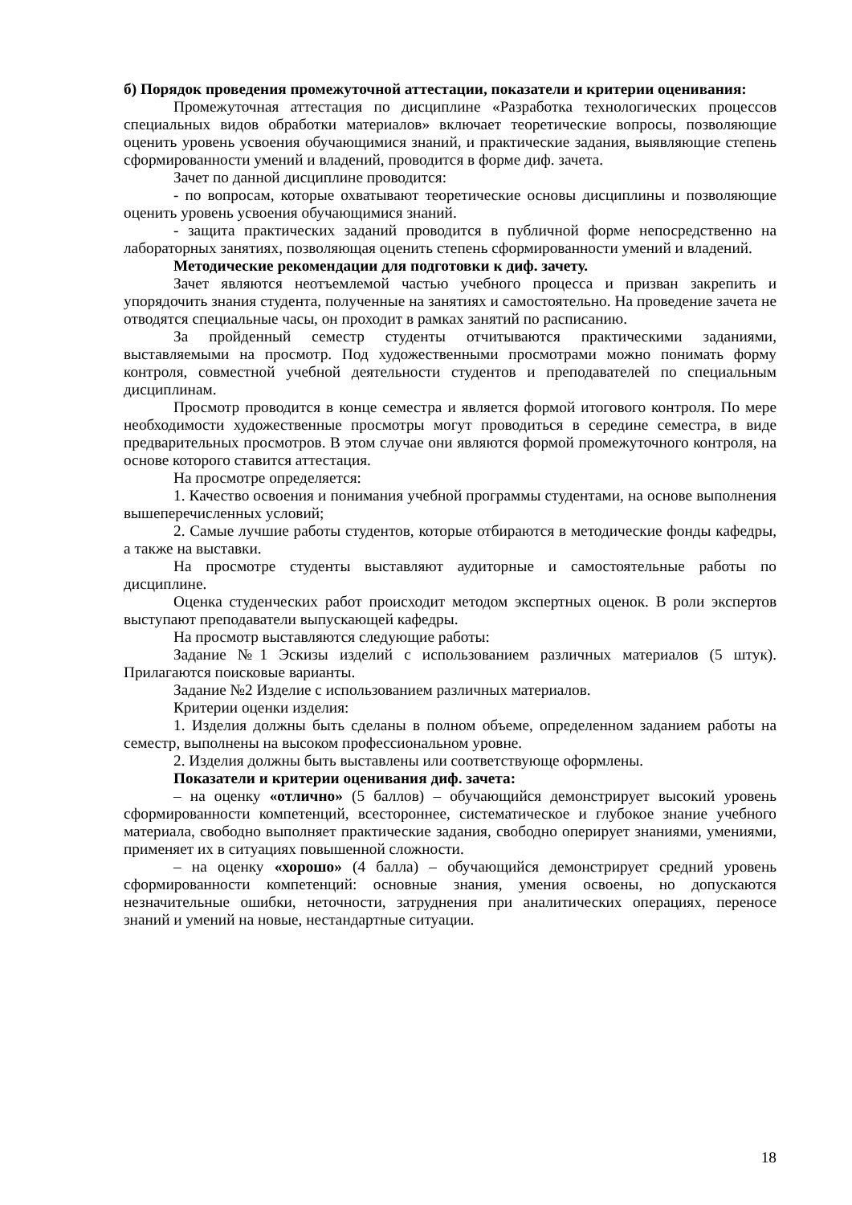б) Порядок проведения промежуточной аттестации, показатели и критерии оценивания:
Промежуточная аттестация по дисциплине «Разработка технологических процессов специальных видов обработки материалов» включает теоретические вопросы, позволяющие оценить уровень усвоения обучающимися знаний, и практические задания, выявляющие степень сформированности умений и владений, проводится в форме диф. зачета.
Зачет по данной дисциплине проводится:
- по вопросам, которые охватывают теоретические основы дисциплины и позволяющие оценить уровень усвоения обучающимися знаний.
- защита практических заданий проводится в публичной форме непосредственно на лабораторных занятиях, позволяющая оценить степень сформированности умений и владений.
Методические рекомендации для подготовки к диф. зачету.
Зачет являются неотъемлемой частью учебного процесса и призван закрепить и упорядочить знания студента, полученные на занятиях и самостоятельно. На проведение зачета не отводятся специальные часы, он проходит в рамках занятий по расписанию.
За пройденный семестр студенты отчитываются практическими заданиями, выставляемыми на просмотр. Под художественными просмотрами можно понимать форму контроля, совместной учебной деятельности студентов и преподавателей по специальным дисциплинам.
Просмотр проводится в конце семестра и является формой итогового контроля. По мере необходимости художественные просмотры могут проводиться в середине семестра, в виде предварительных просмотров. В этом случае они являются формой промежуточного контроля, на основе которого ставится аттестация.
На просмотре определяется:
1. Качество освоения и понимания учебной программы студентами, на основе выполнения вышеперечисленных условий;
2. Самые лучшие работы студентов, которые отбираются в методические фонды кафедры, а также на выставки.
На просмотре студенты выставляют аудиторные и самостоятельные работы по дисциплине.
Оценка студенческих работ происходит методом экспертных оценок. В роли экспертов выступают преподаватели выпускающей кафедры.
На просмотр выставляются следующие работы:
Задание №1 Эскизы изделий с использованием различных материалов (5 штук). Прилагаются поисковые варианты.
Задание №2 Изделие с использованием различных материалов.
Критерии оценки изделия:
1. Изделия должны быть сделаны в полном объеме, определенном заданием работы на семестр, выполнены на высоком профессиональном уровне.
2. Изделия должны быть выставлены или соответствующе оформлены.
Показатели и критерии оценивания диф. зачета:
– на оценку «отлично» (5 баллов) – обучающийся демонстрирует высокий уровень сформированности компетенций, всестороннее, систематическое и глубокое знание учебного материала, свободно выполняет практические задания, свободно оперирует знаниями, умениями, применяет их в ситуациях повышенной сложности.
– на оценку «хорошо» (4 балла) – обучающийся демонстрирует средний уровень сформированности компетенций: основные знания, умения освоены, но допускаются незначительные ошибки, неточности, затруднения при аналитических операциях, переносе знаний и умений на новые, нестандартные ситуации.
18